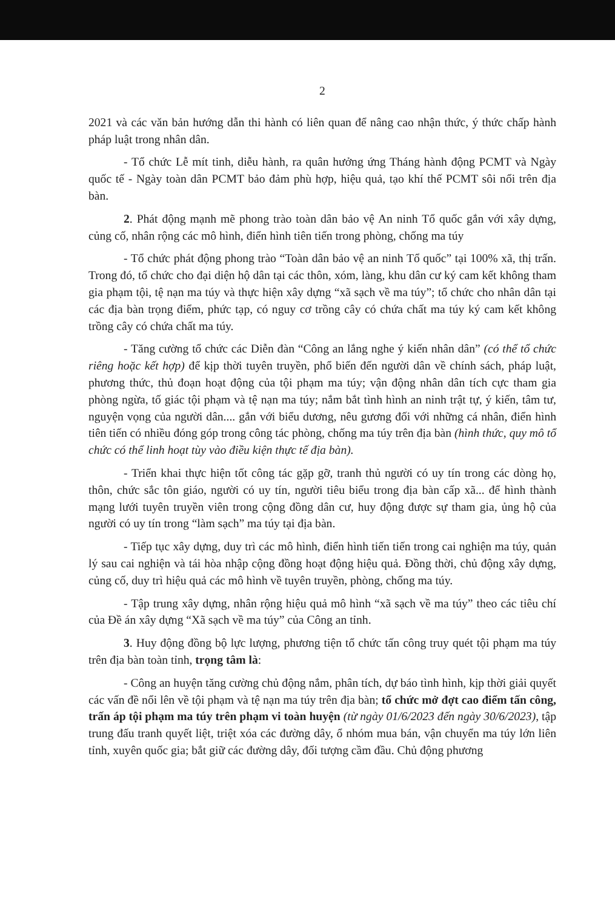2
2021 và các văn bản hướng dẫn thi hành có liên quan để nâng cao nhận thức, ý thức chấp hành pháp luật trong nhân dân.
- Tổ chức Lễ mít tinh, diễu hành, ra quân hưởng ứng Tháng hành động PCMT và Ngày quốc tế - Ngày toàn dân PCMT bảo đảm phù hợp, hiệu quả, tạo khí thế PCMT sôi nổi trên địa bàn.
2. Phát động mạnh mẽ phong trào toàn dân bảo vệ An ninh Tổ quốc gắn với xây dựng, củng cố, nhân rộng các mô hình, điển hình tiên tiến trong phòng, chống ma túy
- Tổ chức phát động phong trào “Toàn dân bảo vệ an ninh Tổ quốc” tại 100% xã, thị trấn. Trong đó, tổ chức cho đại diện hộ dân tại các thôn, xóm, làng, khu dân cư ký cam kết không tham gia phạm tội, tệ nạn ma túy và thực hiện xây dựng “xã sạch về ma túy”; tổ chức cho nhân dân tại các địa bàn trọng điểm, phức tạp, có nguy cơ trồng cây có chứa chất ma túy ký cam kết không trồng cây có chứa chất ma túy.
- Tăng cường tổ chức các Diễn đàn “Công an lắng nghe ý kiến nhân dân” (có thể tổ chức riêng hoặc kết hợp) để kịp thời tuyên truyền, phổ biến đến người dân về chính sách, pháp luật, phương thức, thủ đoạn hoạt động của tội phạm ma túy; vận động nhân dân tích cực tham gia phòng ngừa, tố giác tội phạm và tệ nạn ma túy; nắm bắt tình hình an ninh trật tự, ý kiến, tâm tư, nguyện vọng của người dân.... gắn với biểu dương, nêu gương đối với những cá nhân, điển hình tiên tiến có nhiều đóng góp trong công tác phòng, chống ma túy trên địa bàn (hình thức, quy mô tổ chức có thể linh hoạt tùy vào điều kiện thực tế địa bàn).
- Triển khai thực hiện tốt công tác gặp gỡ, tranh thủ người có uy tín trong các dòng họ, thôn, chức sắc tôn giáo, người có uy tín, người tiêu biểu trong địa bàn cấp xã... để hình thành mạng lưới tuyên truyền viên trong cộng đồng dân cư, huy động được sự tham gia, ủng hộ của người có uy tín trong “làm sạch” ma túy tại địa bàn.
- Tiếp tục xây dựng, duy trì các mô hình, điển hình tiến tiến trong cai nghiện ma túy, quản lý sau cai nghiện và tái hòa nhập cộng đồng hoạt động hiệu quả. Đồng thời, chủ động xây dựng, củng cố, duy trì hiệu quả các mô hình về tuyên truyền, phòng, chống ma túy.
- Tập trung xây dựng, nhân rộng hiệu quả mô hình “xã sạch về ma túy” theo các tiêu chí của Đề án xây dựng “Xã sạch về ma túy” của Công an tỉnh.
3. Huy động đồng bộ lực lượng, phương tiện tổ chức tấn công truy quét tội phạm ma túy trên địa bàn toàn tỉnh, trọng tâm là:
- Công an huyện tăng cường chủ động nắm, phân tích, dự báo tình hình, kịp thời giải quyết các vấn đề nổi lên về tội phạm và tệ nạn ma túy trên địa bàn; tổ chức mở đợt cao điểm tấn công, trấn áp tội phạm ma túy trên phạm vi toàn huyện (từ ngày 01/6/2023 đến ngày 30/6/2023), tập trung đấu tranh quyết liệt, triệt xóa các đường dây, ổ nhóm mua bán, vận chuyển ma túy lớn liên tỉnh, xuyên quốc gia; bắt giữ các đường dây, đối tượng cầm đầu. Chủ động phương